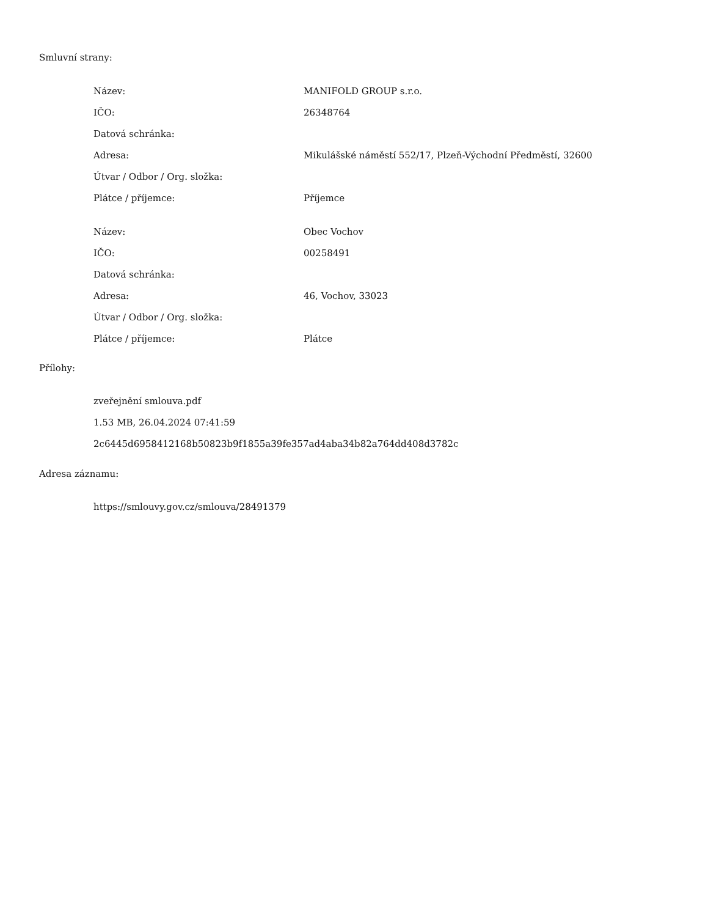Smluvní strany:
| Název: | MANIFOLD GROUP s.r.o. |
| IČO: | 26348764 |
| Datová schránka: | |
| Adresa: | Mikulášské náměstí 552/17, Plzeň-Východní Předměstí, 32600 |
| Útvar / Odbor / Org. složka: | |
| Plátce / příjemce: | Příjemce |
| Název: | Obec Vochov |
| IČO: | 00258491 |
| Datová schránka: | |
| Adresa: | 46, Vochov, 33023 |
| Útvar / Odbor / Org. složka: | |
| Plátce / příjemce: | Plátce |
Přílohy:
zveřejnění smlouva.pdf
1.53 MB, 26.04.2024 07:41:59
2c6445d6958412168b50823b9f1855a39fe357ad4aba34b82a764dd408d3782c
Adresa záznamu:
https://smlouvy.gov.cz/smlouva/28491379